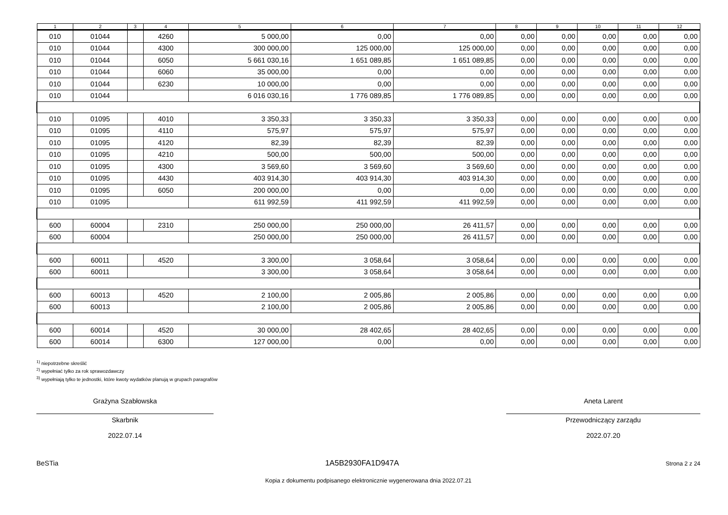| 1 | 2 | 3 | 4 | 5 | 6 | 7 | 8 | 9 | 10 | 11 | 12 |
| --- | --- | --- | --- | --- | --- | --- | --- | --- | --- | --- | --- |
| 010 | 01044 | | 4260 | 5 000,00 | 0,00 | 0,00 | 0,00 | 0,00 | 0,00 | 0,00 | 0,00 |
| 010 | 01044 | | 4300 | 300 000,00 | 125 000,00 | 125 000,00 | 0,00 | 0,00 | 0,00 | 0,00 | 0,00 |
| 010 | 01044 | | 6050 | 5 661 030,16 | 1 651 089,85 | 1 651 089,85 | 0,00 | 0,00 | 0,00 | 0,00 | 0,00 |
| 010 | 01044 | | 6060 | 35 000,00 | 0,00 | 0,00 | 0,00 | 0,00 | 0,00 | 0,00 | 0,00 |
| 010 | 01044 | | 6230 | 10 000,00 | 0,00 | 0,00 | 0,00 | 0,00 | 0,00 | 0,00 | 0,00 |
| 010 | 01044 | | | 6 016 030,16 | 1 776 089,85 | 1 776 089,85 | 0,00 | 0,00 | 0,00 | 0,00 | 0,00 |
| 010 | 01095 | | 4010 | 3 350,33 | 3 350,33 | 3 350,33 | 0,00 | 0,00 | 0,00 | 0,00 | 0,00 |
| 010 | 01095 | | 4110 | 575,97 | 575,97 | 575,97 | 0,00 | 0,00 | 0,00 | 0,00 | 0,00 |
| 010 | 01095 | | 4120 | 82,39 | 82,39 | 82,39 | 0,00 | 0,00 | 0,00 | 0,00 | 0,00 |
| 010 | 01095 | | 4210 | 500,00 | 500,00 | 500,00 | 0,00 | 0,00 | 0,00 | 0,00 | 0,00 |
| 010 | 01095 | | 4300 | 3 569,60 | 3 569,60 | 3 569,60 | 0,00 | 0,00 | 0,00 | 0,00 | 0,00 |
| 010 | 01095 | | 4430 | 403 914,30 | 403 914,30 | 403 914,30 | 0,00 | 0,00 | 0,00 | 0,00 | 0,00 |
| 010 | 01095 | | 6050 | 200 000,00 | 0,00 | 0,00 | 0,00 | 0,00 | 0,00 | 0,00 | 0,00 |
| 010 | 01095 | | | 611 992,59 | 411 992,59 | 411 992,59 | 0,00 | 0,00 | 0,00 | 0,00 | 0,00 |
| 600 | 60004 | | 2310 | 250 000,00 | 250 000,00 | 26 411,57 | 0,00 | 0,00 | 0,00 | 0,00 | 0,00 |
| 600 | 60004 | | | 250 000,00 | 250 000,00 | 26 411,57 | 0,00 | 0,00 | 0,00 | 0,00 | 0,00 |
| 600 | 60011 | | 4520 | 3 300,00 | 3 058,64 | 3 058,64 | 0,00 | 0,00 | 0,00 | 0,00 | 0,00 |
| 600 | 60011 | | | 3 300,00 | 3 058,64 | 3 058,64 | 0,00 | 0,00 | 0,00 | 0,00 | 0,00 |
| 600 | 60013 | | 4520 | 2 100,00 | 2 005,86 | 2 005,86 | 0,00 | 0,00 | 0,00 | 0,00 | 0,00 |
| 600 | 60013 | | | 2 100,00 | 2 005,86 | 2 005,86 | 0,00 | 0,00 | 0,00 | 0,00 | 0,00 |
| 600 | 60014 | | 4520 | 30 000,00 | 28 402,65 | 28 402,65 | 0,00 | 0,00 | 0,00 | 0,00 | 0,00 |
| 600 | 60014 | | 6300 | 127 000,00 | 0,00 | 0,00 | 0,00 | 0,00 | 0,00 | 0,00 | 0,00 |
<sup>1)</sup> niepotrzebne skreślić
<sup>2)</sup> wypełniać tylko za rok sprawozdawczy
<sup>3)</sup> wypełniają tylko te jednostki, które kwoty wydatków planują w grupach paragrafów
Grażyna Szabłowska
Skarbnik
2022.07.14
Aneta Larent
Przewodniczący zarządu
2022.07.20
BeSTia 1A5B2930FA1D947A Strona 2 z 24
Kopia z dokumentu podpisanego elektronicznie wygenerowana dnia 2022.07.21